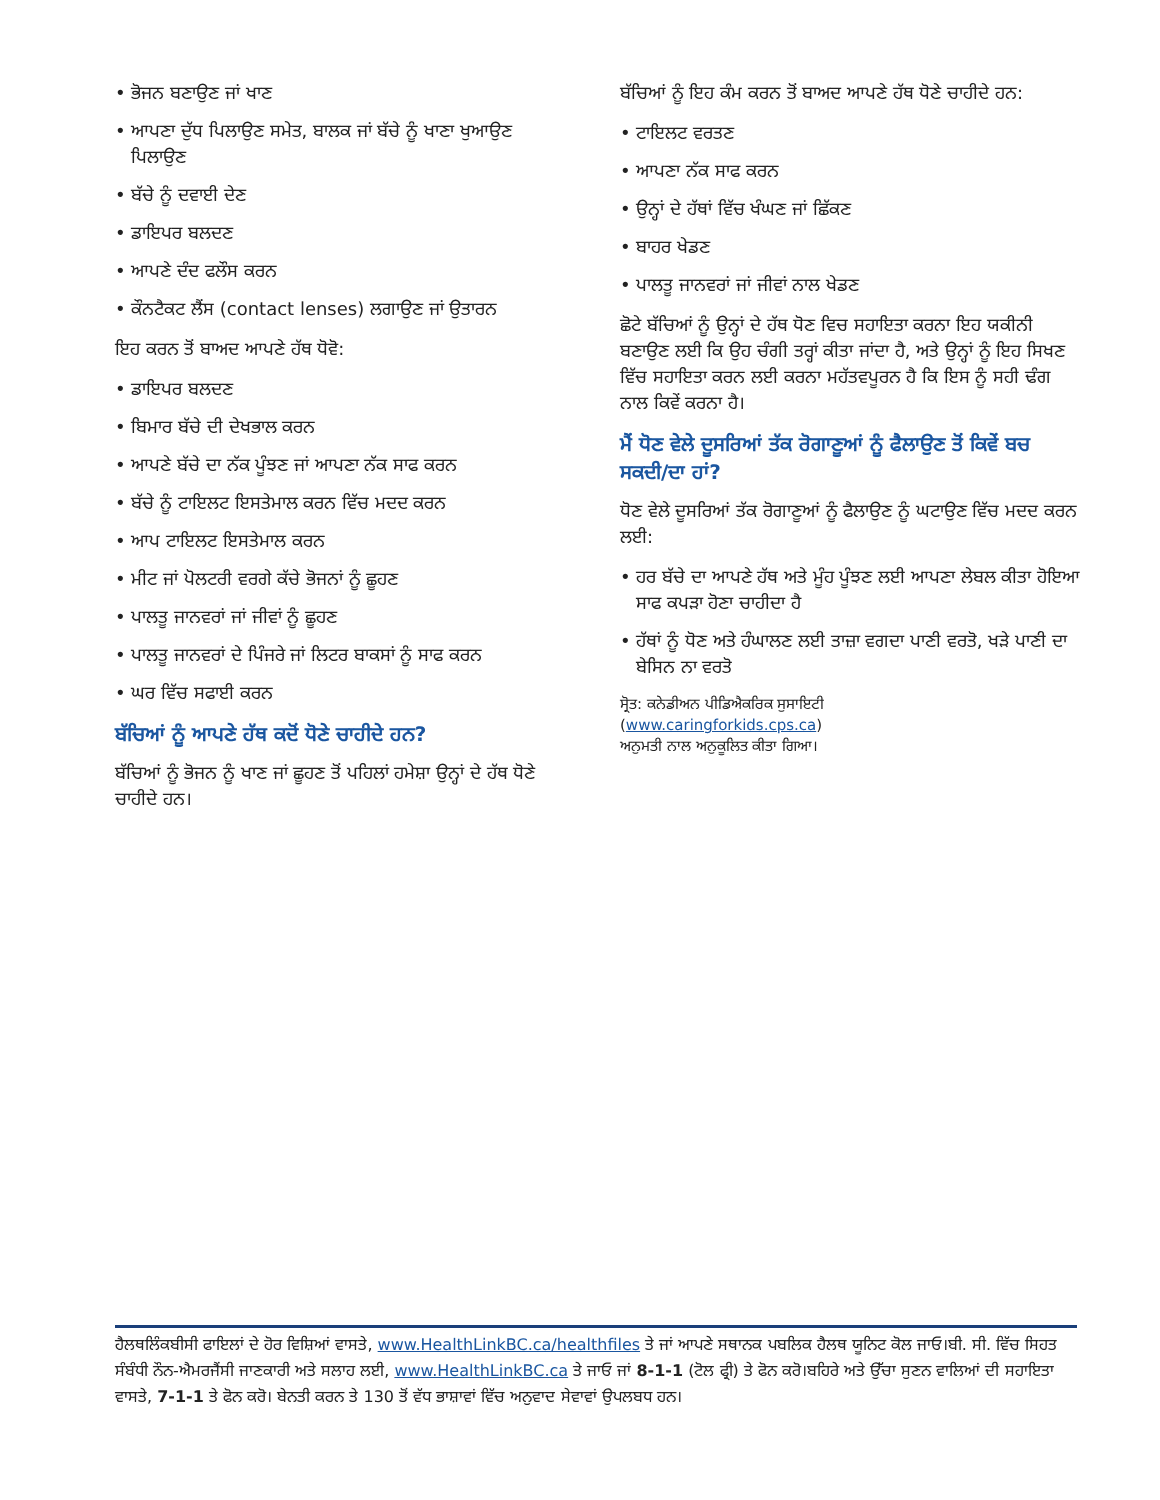• ਭੋਜਨ ਬਣਾਉਣ ਜਾਂ ਖਾਣ
• ਆਪਣਾ ਦੁੱਧ ਪਿਲਾਉਣ ਸਮੇਤ, ਬਾਲਕ ਜਾਂ ਬੱਚੇ ਨੂੰ ਖਾਣਾ ਖੁਆਉਣ ਪਿਲਾਉਣ
• ਬੱਚੇ ਨੂੰ ਦਵਾਈ ਦੇਣ
• ਡਾਇਪਰ ਬਲਦਣ
• ਆਪਣੇ ਦੰਦ ਫਲੌਸ ਕਰਨ
• ਕੌਨਟੈਕਟ ਲੈਂਸ (contact lenses) ਲਗਾਉਣ ਜਾਂ ਉਤਾਰਨ
ਇਹ ਕਰਨ ਤੋਂ ਬਾਅਦ ਆਪਣੇ ਹੱਥ ਧੋਵੋ:
• ਡਾਇਪਰ ਬਲਦਣ
• ਬਿਮਾਰ ਬੱਚੇ ਦੀ ਦੇਖਭਾਲ ਕਰਨ
• ਆਪਣੇ ਬੱਚੇ ਦਾ ਨੱਕ ਪੂੰਝਣ ਜਾਂ ਆਪਣਾ ਨੱਕ ਸਾਫ ਕਰਨ
• ਬੱਚੇ ਨੂੰ ਟਾਇਲਟ ਇਸਤੇਮਾਲ ਕਰਨ ਵਿੱਚ ਮਦਦ ਕਰਨ
• ਆਪ ਟਾਇਲਟ ਇਸਤੇਮਾਲ ਕਰਨ
• ਮੀਟ ਜਾਂ ਪੋਲਟਰੀ ਵਰਗੇ ਕੱਚੇ ਭੋਜਨਾਂ ਨੂੰ ਛੂਹਣ
• ਪਾਲਤੂ ਜਾਨਵਰਾਂ ਜਾਂ ਜੀਵਾਂ ਨੂੰ ਛੂਹਣ
• ਪਾਲਤੂ ਜਾਨਵਰਾਂ ਦੇ ਪਿੰਜਰੇ ਜਾਂ ਲਿਟਰ ਬਾਕਸਾਂ ਨੂੰ ਸਾਫ ਕਰਨ
• ਘਰ ਵਿੱਚ ਸਫਾਈ ਕਰਨ
ਬੱਚਿਆਂ ਨੂੰ ਆਪਣੇ ਹੱਥ ਕਦੋਂ ਧੋਣੇ ਚਾਹੀਦੇ ਹਨ?
ਬੱਚਿਆਂ ਨੂੰ ਭੋਜਨ ਨੂੰ ਖਾਣ ਜਾਂ ਛੂਹਣ ਤੋਂ ਪਹਿਲਾਂ ਹਮੇਸ਼ਾ ਉਨ੍ਹਾਂ ਦੇ ਹੱਥ ਧੋਣੇ ਚਾਹੀਦੇ ਹਨ।
ਬੱਚਿਆਂ ਨੂੰ ਇਹ ਕੰਮ ਕਰਨ ਤੋਂ ਬਾਅਦ ਆਪਣੇ ਹੱਥ ਧੋਣੇ ਚਾਹੀਦੇ ਹਨ:
• ਟਾਇਲਟ ਵਰਤਣ
• ਆਪਣਾ ਨੱਕ ਸਾਫ ਕਰਨ
• ਉਨ੍ਹਾਂ ਦੇ ਹੱਥਾਂ ਵਿੱਚ ਖੰਘਣ ਜਾਂ ਛਿੱਕਣ
• ਬਾਹਰ ਖੇਡਣ
• ਪਾਲਤੂ ਜਾਨਵਰਾਂ ਜਾਂ ਜੀਵਾਂ ਨਾਲ ਖੇਡਣ
ਛੋਟੇ ਬੱਚਿਆਂ ਨੂੰ ਉਨ੍ਹਾਂ ਦੇ ਹੱਥ ਧੋਣ ਵਿਚ ਸਹਾਇਤਾ ਕਰਨਾ ਇਹ ਯਕੀਨੀ ਬਣਾਉਣ ਲਈ ਕਿ ਉਹ ਚੰਗੀ ਤਰ੍ਹਾਂ ਕੀਤਾ ਜਾਂਦਾ ਹੈ, ਅਤੇ ਉਨ੍ਹਾਂ ਨੂੰ ਇਹ ਸਿਖਣ ਵਿੱਚ ਸਹਾਇਤਾ ਕਰਨ ਲਈ ਕਰਨਾ ਮਹੱਤਵਪੂਰਨ ਹੈ ਕਿ ਇਸ ਨੂੰ ਸਹੀ ਢੰਗ ਨਾਲ ਕਿਵੇਂ ਕਰਨਾ ਹੈ।
ਮੈਂ ਧੋਣ ਵੇਲੇ ਦੂਸਰਿਆਂ ਤੱਕ ਰੋਗਾਣੂਆਂ ਨੂੰ ਫੈਲਾਉਣ ਤੋਂ ਕਿਵੇਂ ਬਚ ਸਕਦੀ/ਦਾ ਹਾਂ?
ਧੋਣ ਵੇਲੇ ਦੂਸਰਿਆਂ ਤੱਕ ਰੋਗਾਣੂਆਂ ਨੂੰ ਫੈਲਾਉਣ ਨੂੰ ਘਟਾਉਣ ਵਿੱਚ ਮਦਦ ਕਰਨ ਲਈ:
• ਹਰ ਬੱਚੇ ਦਾ ਆਪਣੇ ਹੱਥ ਅਤੇ ਮੂੰਹ ਪੂੰਝਣ ਲਈ ਆਪਣਾ ਲੇਬਲ ਕੀਤਾ ਹੋਇਆ ਸਾਫ ਕਪੜਾ ਹੋਣਾ ਚਾਹੀਦਾ ਹੈ
• ਹੱਥਾਂ ਨੂੰ ਧੋਣ ਅਤੇ ਹੰਘਾਲਣ ਲਈ ਤਾਜ਼ਾ ਵਗਦਾ ਪਾਣੀ ਵਰਤੋ, ਖੜੇ ਪਾਣੀ ਦਾ ਬੇਸਿਨ ਨਾ ਵਰਤੋ
ਸ੍ਰੋਤ: ਕਨੇਡੀਅਨ ਪੀਡਿਐਕਰਿਕ ਸੁਸਾਇਟੀ
(www.caringforkids.cps.ca)
ਅਨੁਮਤੀ ਨਾਲ ਅਨੁਕੂਲਿਤ ਕੀਤਾ ਗਿਆ।
ਹੈਲਥਲਿੰਕਬੀਸੀ ਫਾਇਲਾਂ ਦੇ ਹੋਰ ਵਿਸ਼ਿਆਂ ਵਾਸਤੇ, www.HealthLinkBC.ca/healthfiles ਤੇ ਜਾਂ ਆਪਣੇ ਸਥਾਨਕ ਪਬਲਿਕ ਹੈਲਥ ਯੂਨਿਟ ਕੋਲ ਜਾਓ।ਬੀ. ਸੀ. ਵਿੱਚ ਸਿਹਤ ਸੰਬੰਧੀ ਨੌਨ-ਐਮਰਜੈਂਸੀ ਜਾਣਕਾਰੀ ਅਤੇ ਸਲਾਹ ਲਈ, www.HealthLinkBC.ca ਤੇ ਜਾਓ ਜਾਂ 8-1-1 (ਟੋਲ ਫ੍ਰੀ) ਤੇ ਫੋਨ ਕਰੋ।ਬਹਿਰੇ ਅਤੇ ਉੱਚਾ ਸੁਣਨ ਵਾਲਿਆਂ ਦੀ ਸਹਾਇਤਾ ਵਾਸਤੇ, 7-1-1 ਤੇ ਫੋਨ ਕਰੋ। ਬੇਨਤੀ ਕਰਨ ਤੇ 130 ਤੋਂ ਵੱਧ ਭਾਸ਼ਾਵਾਂ ਵਿੱਚ ਅਨੁਵਾਦ ਸੇਵਾਵਾਂ ਉਪਲਬਧ ਹਨ।